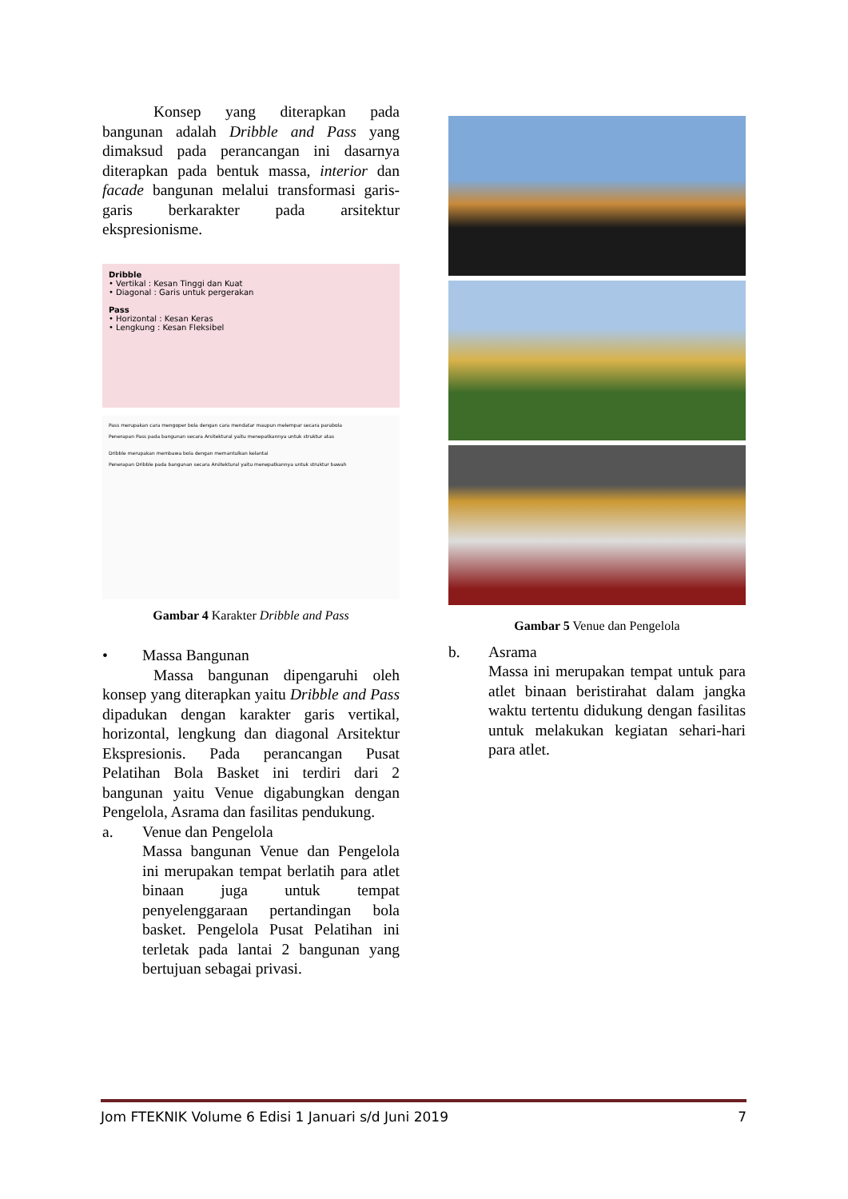Konsep yang diterapkan pada bangunan adalah Dribble and Pass yang dimaksud pada perancangan ini dasarnya diterapkan pada bentuk massa, interior dan facade bangunan melalui transformasi garis-garis berkarakter pada arsitektur ekspresionisme.
Dribble
• Vertikal : Kesan Tinggi dan Kuat
• Diagonal : Garis untuk pergerakan
Pass
• Horizontal : Kesan Keras
• Lengkung : Kesan Fleksibel
Pass merupakan cara mengoper bola dengan cara mendatar maupun melempar secara parabola
Penerapan Pass pada bangunan secara Arsitektural yaitu menepatkannya untuk struktur atas
Dribble merupakan membawa bola dengan memantulkan kelantai
Penerapan Dribble pada bangunan secara Arsitektural yaitu menepatkannya untuk struktur bawah
Gambar 4 Karakter Dribble and Pass
• Massa Bangunan
Massa bangunan dipengaruhi oleh konsep yang diterapkan yaitu Dribble and Pass dipadukan dengan karakter garis vertikal, horizontal, lengkung dan diagonal Arsitektur Ekspresionis. Pada perancangan Pusat Pelatihan Bola Basket ini terdiri dari 2 bangunan yaitu Venue digabungkan dengan Pengelola, Asrama dan fasilitas pendukung.
a. Venue dan Pengelola
Massa bangunan Venue dan Pengelola ini merupakan tempat berlatih para atlet binaan juga untuk tempat penyelenggaraan pertandingan bola basket. Pengelola Pusat Pelatihan ini terletak pada lantai 2 bangunan yang bertujuan sebagai privasi.
Gambar 5 Venue dan Pengelola
b. Asrama
Massa ini merupakan tempat untuk para atlet binaan beristirahat dalam jangka waktu tertentu didukung dengan fasilitas untuk melakukan kegiatan sehari-hari para atlet.
Jom FTEKNIK Volume 6 Edisi 1 Januari s/d Juni 2019 7